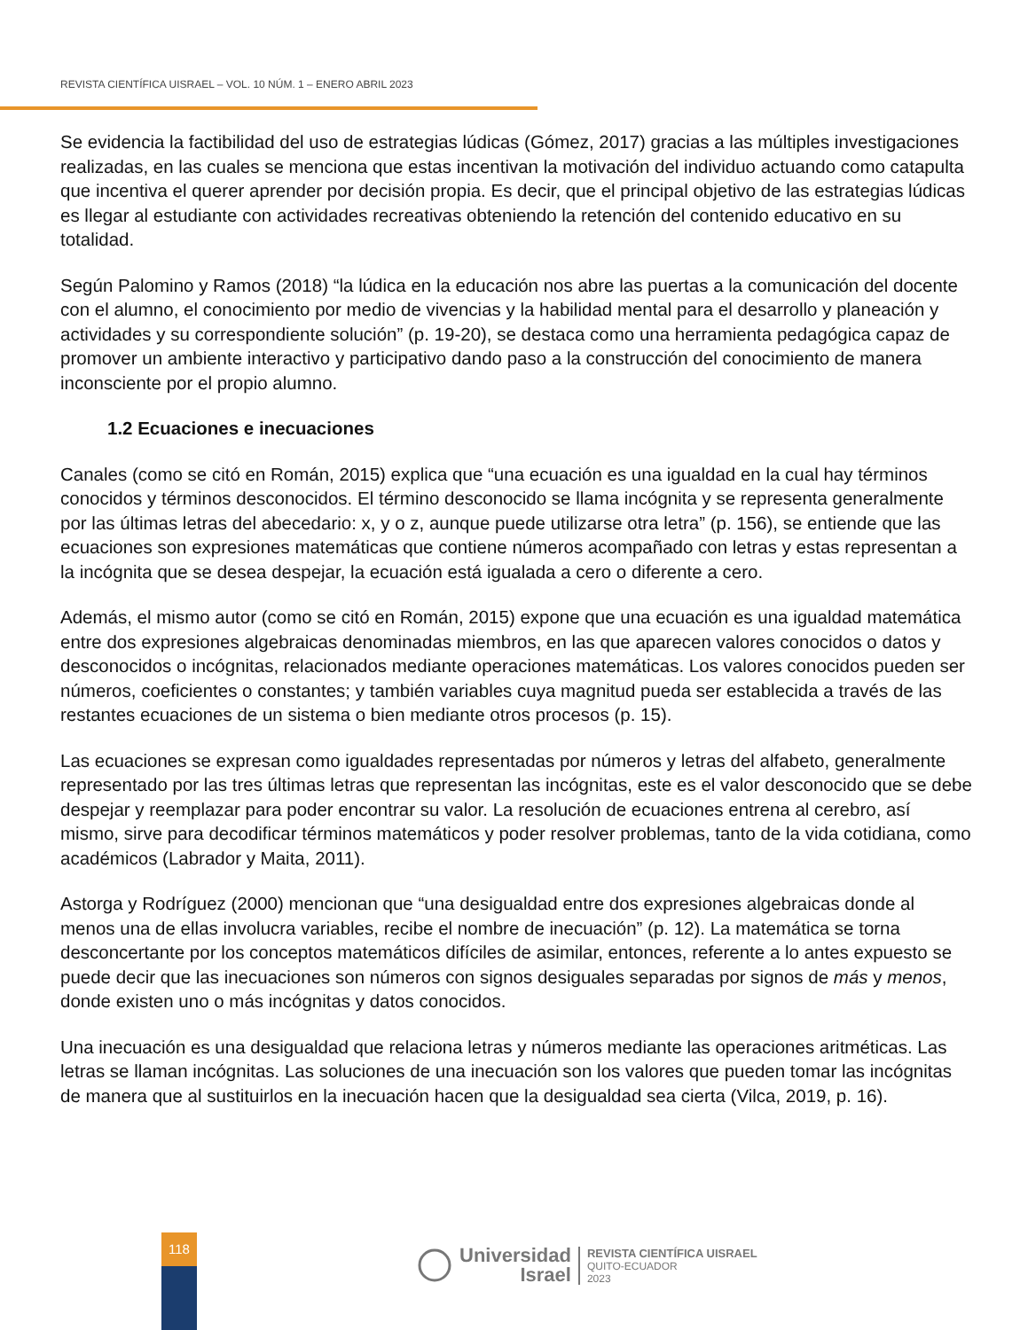REVISTA CIENTÍFICA UISRAEL – VOL. 10 NÚM. 1 – ENERO ABRIL 2023
Se evidencia la factibilidad del uso de estrategias lúdicas (Gómez, 2017) gracias a las múltiples investigaciones realizadas, en las cuales se menciona que estas incentivan la motivación del individuo actuando como catapulta que incentiva el querer aprender por decisión propia. Es decir, que el principal objetivo de las estrategias lúdicas es llegar al estudiante con actividades recreativas obteniendo la retención del contenido educativo en su totalidad.
Según Palomino y Ramos (2018) “la lúdica en la educación nos abre las puertas a la comunicación del docente con el alumno, el conocimiento por medio de vivencias y la habilidad mental para el desarrollo y planeación y actividades y su correspondiente solución” (p. 19-20), se destaca como una herramienta pedagógica capaz de promover un ambiente interactivo y participativo dando paso a la construcción del conocimiento de manera inconsciente por el propio alumno.
1.2 Ecuaciones e inecuaciones
Canales (como se citó en Román, 2015) explica que “una ecuación es una igualdad en la cual hay términos conocidos y términos desconocidos. El término desconocido se llama incógnita y se representa generalmente por las últimas letras del abecedario: x, y o z, aunque puede utilizarse otra letra” (p. 156), se entiende que las ecuaciones son expresiones matemáticas que contiene números acompañado con letras y estas representan a la incógnita que se desea despejar, la ecuación está igualada a cero o diferente a cero.
Además, el mismo autor (como se citó en Román, 2015) expone que una ecuación es una igualdad matemática entre dos expresiones algebraicas denominadas miembros, en las que aparecen valores conocidos o datos y desconocidos o incógnitas, relacionados mediante operaciones matemáticas. Los valores conocidos pueden ser números, coeficientes o constantes; y también variables cuya magnitud pueda ser establecida a través de las restantes ecuaciones de un sistema o bien mediante otros procesos (p. 15).
Las ecuaciones se expresan como igualdades representadas por números y letras del alfabeto, generalmente representado por las tres últimas letras que representan las incógnitas, este es el valor desconocido que se debe despejar y reemplazar para poder encontrar su valor. La resolución de ecuaciones entrena al cerebro, así mismo, sirve para decodificar términos matemáticos y poder resolver problemas, tanto de la vida cotidiana, como académicos (Labrador y Maita, 2011).
Astorga y Rodríguez (2000) mencionan que “una desigualdad entre dos expresiones algebraicas donde al menos una de ellas involucra variables, recibe el nombre de inecuación” (p. 12). La matemática se torna desconcertante por los conceptos matemáticos difíciles de asimilar, entonces, referente a lo antes expuesto se puede decir que las inecuaciones son números con signos desiguales separadas por signos de más y menos, donde existen uno o más incógnitas y datos conocidos.
Una inecuación es una desigualdad que relaciona letras y números mediante las operaciones aritméticas. Las letras se llaman incógnitas. Las soluciones de una inecuación son los valores que pueden tomar las incógnitas de manera que al sustituirlos en la inecuación hacen que la desigualdad sea cierta (Vilca, 2019, p. 16).
118
Universidad
Israel
REVISTA CIENTÍFICA UISRAEL
QUITO-ECUADOR
2023